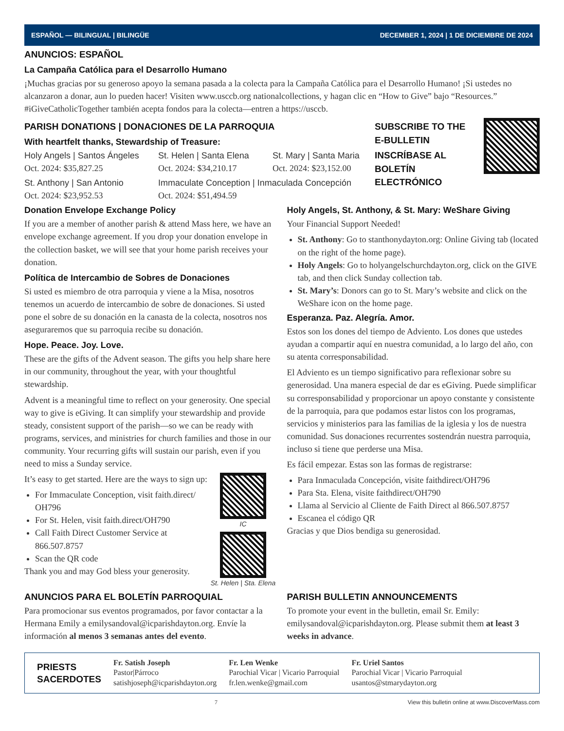ESPAÑOL — BILINGUAL | BILINGÜE DECEMBER 1, 2024 | 1 DE DICIEMBRE DE 2024
ANUNCIOS: ESPAÑOL
La Campaña Católica para el Desarrollo Humano
¡Muchas gracias por su generoso apoyo la semana pasada a la colecta para la Campaña Católica para el Desarrollo Humano! ¡Si ustedes no alcanzaron a donar, aun lo pueden hacer! Visiten www.usccb.org nationalcollections, y hagan clic en “How to Give” bajo “Resources.” #iGiveCatholicTogether también acepta fondos para la colecta—entren a https://usccb.
PARISH DONATIONS | DONACIONES DE LA PARROQUIA
With heartfelt thanks, Stewardship of Treasure:
Holy Angels | Santos Ángeles
Oct. 2024: $35,827.25
St. Helen | Santa Elena
Oct. 2024: $34,210.17
St. Mary | Santa Maria
Oct. 2024: $23,152.00
St. Anthony | San Antonio
Oct. 2024: $23,952.53
Immaculate Conception | Inmaculada Concepción
Oct. 2024: $51,494.59
SUBSCRIBE TO THE E-BULLETIN
INSCRÍBASE AL BOLETÍN ELECTRÓNICO
Donation Envelope Exchange Policy
If you are a member of another parish & attend Mass here, we have an envelope exchange agreement. If you drop your donation envelope in the collection basket, we will see that your home parish receives your donation.
Política de Intercambio de Sobres de Donaciones
Si usted es miembro de otra parroquia y viene a la Misa, nosotros tenemos un acuerdo de intercambio de sobre de donaciones. Si usted pone el sobre de su donación en la canasta de la colecta, nosotros nos aseguraremos que su parroquia recibe su donación.
Hope. Peace. Joy. Love.
These are the gifts of the Advent season. The gifts you help share here in our community, throughout the year, with your thoughtful stewardship.
Advent is a meaningful time to reflect on your generosity. One special way to give is eGiving. It can simplify your stewardship and provide steady, consistent support of the parish—so we can be ready with programs, services, and ministries for church families and those in our community. Your recurring gifts will sustain our parish, even if you need to miss a Sunday service.
It’s easy to get started. Here are the ways to sign up:
For Immaculate Conception, visit faith.direct/ OH796
For St. Helen, visit faith.direct/OH790
Call Faith Direct Customer Service at 866.507.8757
Scan the QR code
Thank you and may God bless your generosity.
IC
St. Helen | Sta. Elena
Holy Angels, St. Anthony, & St. Mary: WeShare Giving
Your Financial Support Needed!
St. Anthony: Go to stanthonydayton.org: Online Giving tab (located on the right of the home page).
Holy Angels: Go to holyangelschurchdayton.org, click on the GIVE tab, and then click Sunday collection tab.
St. Mary’s: Donors can go to St. Mary’s website and click on the WeShare icon on the home page.
Esperanza. Paz. Alegría. Amor.
Estos son los dones del tiempo de Adviento. Los dones que ustedes ayudan a compartir aquí en nuestra comunidad, a lo largo del año, con su atenta corresponsabilidad.
El Adviento es un tiempo significativo para reflexionar sobre su generosidad. Una manera especial de dar es eGiving. Puede simplificar su corresponsabilidad y proporcionar un apoyo constante y consistente de la parroquia, para que podamos estar listos con los programas, servicios y ministerios para las familias de la iglesia y los de nuestra comunidad. Sus donaciones recurrentes sostendrán nuestra parroquia, incluso si tiene que perderse una Misa.
Es fácil empezar. Estas son las formas de registrarse:
Para Inmaculada Concepción, visite faithdirect/OH796
Para Sta. Elena, visite faithdirect/OH790
Llama al Servicio al Cliente de Faith Direct al 866.507.8757
Escanea el código QR
Gracias y que Dios bendiga su generosidad.
ANUNCIOS PARA EL BOLETÍN PARROQUIAL
Para promocionar sus eventos programados, por favor contactar a la Hermana Emily a emilysandoval@icparishdayton.org. Envíe la información al menos 3 semanas antes del evento.
PARISH BULLETIN ANNOUNCEMENTS
To promote your event in the bulletin, email Sr. Emily: emilysandoval@icparishdayton.org. Please submit them at least 3 weeks in advance.
PRIESTS
SACERDOTES
Fr. Satish Joseph
Pastor|Párroco
satishjoseph@icparishdayton.org
Fr. Len Wenke
Parochial Vicar | Vicario Parroquial
fr.len.wenke@gmail.com
Fr. Uriel Santos
Parochial Vicar | Vicario Parroquial
usantos@stmarydayton.org
7 View this bulletin online at www.DiscoverMass.com